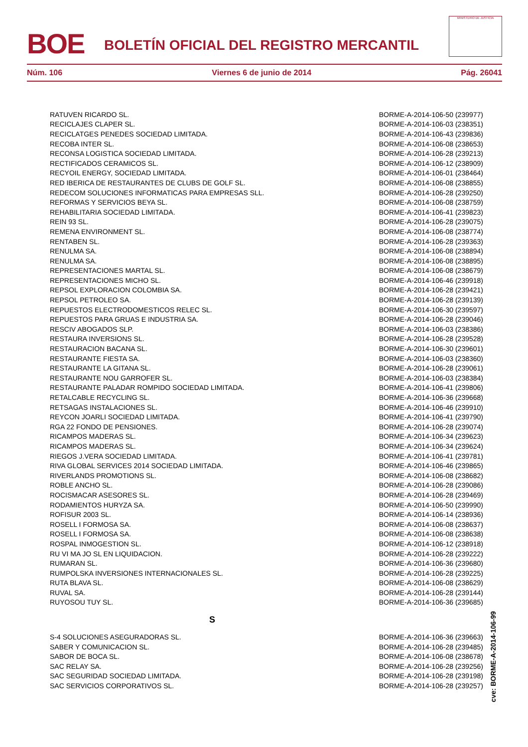BOE
BOLETÍN OFICIAL DEL REGISTRO MERCANTIL
MINISTERIO DE JUSTICIA
Núm. 106 Viernes 6 de junio de 2014 Pág. 26041
| RATUVEN RICARDO SL. | BORME-A-2014-106-50 (239977) |
| RECICLAJES CLAPER SL. | BORME-A-2014-106-03 (238351) |
| RECICLATGES PENEDES SOCIEDAD LIMITADA. | BORME-A-2014-106-43 (239836) |
| RECOBA INTER SL. | BORME-A-2014-106-08 (238653) |
| RECONSA LOGISTICA SOCIEDAD LIMITADA. | BORME-A-2014-106-28 (239213) |
| RECTIFICADOS CERAMICOS SL. | BORME-A-2014-106-12 (238909) |
| RECYOIL ENERGY, SOCIEDAD LIMITADA. | BORME-A-2014-106-01 (238464) |
| RED IBERICA DE RESTAURANTES DE CLUBS DE GOLF SL. | BORME-A-2014-106-08 (238855) |
| REDECOM SOLUCIONES INFORMATICAS PARA EMPRESAS SLL. | BORME-A-2014-106-28 (239250) |
| REFORMAS Y SERVICIOS BEYA SL. | BORME-A-2014-106-08 (238759) |
| REHABILITARIA SOCIEDAD LIMITADA. | BORME-A-2014-106-41 (239823) |
| REIN 93 SL. | BORME-A-2014-106-28 (239075) |
| REMENA ENVIRONMENT SL. | BORME-A-2014-106-08 (238774) |
| RENTABEN SL. | BORME-A-2014-106-28 (239363) |
| RENULMA SA. | BORME-A-2014-106-08 (238894) |
| RENULMA SA. | BORME-A-2014-106-08 (238895) |
| REPRESENTACIONES MARTAL SL. | BORME-A-2014-106-08 (238679) |
| REPRESENTACIONES MICHO SL. | BORME-A-2014-106-46 (239918) |
| REPSOL EXPLORACION COLOMBIA SA. | BORME-A-2014-106-28 (239421) |
| REPSOL PETROLEO SA. | BORME-A-2014-106-28 (239139) |
| REPUESTOS ELECTRODOMESTICOS RELEC SL. | BORME-A-2014-106-30 (239597) |
| REPUESTOS PARA GRUAS E INDUSTRIA SA. | BORME-A-2014-106-28 (239046) |
| RESCIV ABOGADOS SLP. | BORME-A-2014-106-03 (238386) |
| RESTAURA INVERSIONS SL. | BORME-A-2014-106-28 (239528) |
| RESTAURACION BACANA SL. | BORME-A-2014-106-30 (239601) |
| RESTAURANTE FIESTA SA. | BORME-A-2014-106-03 (238360) |
| RESTAURANTE LA GITANA SL. | BORME-A-2014-106-28 (239061) |
| RESTAURANTE NOU GARROFER SL. | BORME-A-2014-106-03 (238384) |
| RESTAURANTE PALADAR ROMPIDO SOCIEDAD LIMITADA. | BORME-A-2014-106-41 (239806) |
| RETALCABLE RECYCLING SL. | BORME-A-2014-106-36 (239668) |
| RETSAGAS INSTALACIONES SL. | BORME-A-2014-106-46 (239910) |
| REYCON JOARLI SOCIEDAD LIMITADA. | BORME-A-2014-106-41 (239790) |
| RGA 22 FONDO DE PENSIONES. | BORME-A-2014-106-28 (239074) |
| RICAMPOS MADERAS SL. | BORME-A-2014-106-34 (239623) |
| RICAMPOS MADERAS SL. | BORME-A-2014-106-34 (239624) |
| RIEGOS J.VERA SOCIEDAD LIMITADA. | BORME-A-2014-106-41 (239781) |
| RIVA GLOBAL SERVICES 2014 SOCIEDAD LIMITADA. | BORME-A-2014-106-46 (239865) |
| RIVERLANDS PROMOTIONS SL. | BORME-A-2014-106-08 (238682) |
| ROBLE ANCHO SL. | BORME-A-2014-106-28 (239086) |
| ROCISMACAR ASESORES SL. | BORME-A-2014-106-28 (239469) |
| RODAMIENTOS HURYZA SA. | BORME-A-2014-106-50 (239990) |
| ROFISUR 2003 SL. | BORME-A-2014-106-14 (238936) |
| ROSELL I FORMOSA SA. | BORME-A-2014-106-08 (238637) |
| ROSELL I FORMOSA SA. | BORME-A-2014-106-08 (238638) |
| ROSPAL INMOGESTION SL. | BORME-A-2014-106-12 (238918) |
| RU VI MA JO SL EN LIQUIDACION. | BORME-A-2014-106-28 (239222) |
| RUMARAN SL. | BORME-A-2014-106-36 (239680) |
| RUMPOLSKA INVERSIONES INTERNACIONALES SL. | BORME-A-2014-106-28 (239225) |
| RUTA BLAVA SL. | BORME-A-2014-106-08 (238629) |
| RUVAL SA. | BORME-A-2014-106-28 (239144) |
| RUYOSOU TUY SL. | BORME-A-2014-106-36 (239685) |
| S | |
| S-4 SOLUCIONES ASEGURADORAS SL. | BORME-A-2014-106-36 (239663) |
| SABER Y COMUNICACION SL. | BORME-A-2014-106-28 (239485) |
| SABOR DE BOCA SL. | BORME-A-2014-106-08 (238678) |
| SAC RELAY SA. | BORME-A-2014-106-28 (239256) |
| SAC SEGURIDAD SOCIEDAD LIMITADA. | BORME-A-2014-106-28 (239198) |
| SAC SERVICIOS CORPORATIVOS SL. | BORME-A-2014-106-28 (239257) |
cve: BORME-A-2014-106-99